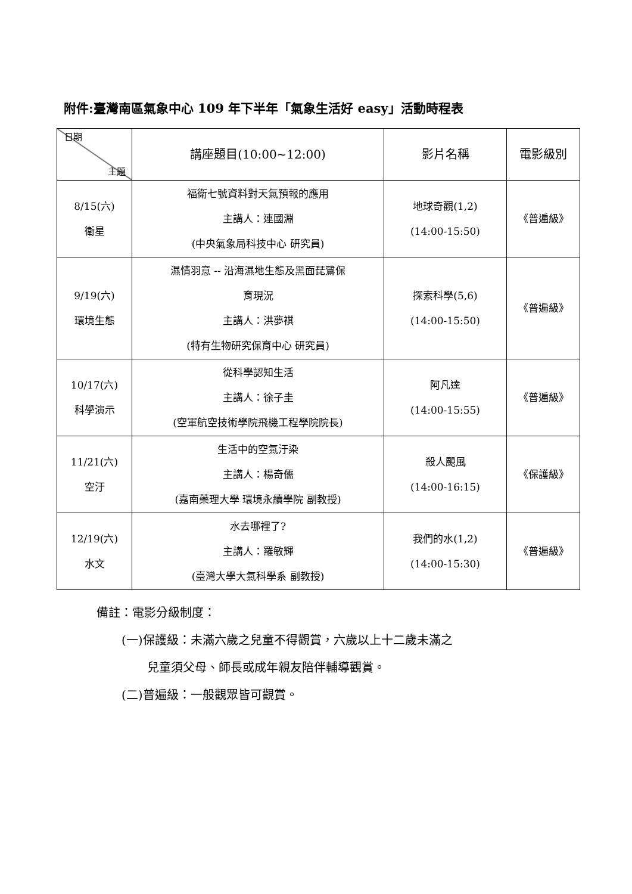附件:臺灣南區氣象中心 109 年下半年「氣象生活好 easy」活動時程表
| 日期 主題 | 講座題目(10:00~12:00) | 影片名稱 | 電影級別 |
| --- | --- | --- | --- |
| 8/15(六) 衛星 | 福衛七號資料對天氣預報的應用 主講人：連國淵 (中央氣象局科技中心 研究員) | 地球奇觀(1,2) (14:00-15:50) | 《普遍級》 |
| 9/19(六) 環境生態 | 濕情羽意 -- 沿海濕地生態及黑面琵鷺保 育現況 主講人：洪夢祺 (特有生物研究保育中心 研究員) | 探索科學(5,6) (14:00-15:50) | 《普遍級》 |
| 10/17(六) 科學演示 | 從科學認知生活 主講人：徐子圭 (空軍航空技術學院飛機工程學院院長) | 阿凡達 (14:00-15:55) | 《普遍級》 |
| 11/21(六) 空汙 | 生活中的空氣汙染 主講人：楊奇儒 (嘉南藥理大學 環境永續學院 副教授) | 殺人颶風 (14:00-16:15) | 《保護級》 |
| 12/19(六) 水文 | 水去哪裡了? 主講人：羅敏輝 (臺灣大學大氣科學系 副教授) | 我們的水(1,2) (14:00-15:30) | 《普遍級》 |
備註：電影分級制度：
(一)保護級：未滿六歲之兒童不得觀賞，六歲以上十二歲未滿之
兒童須父母、師長或成年親友陪伴輔導觀賞。
(二)普遍級：一般觀眾皆可觀賞。